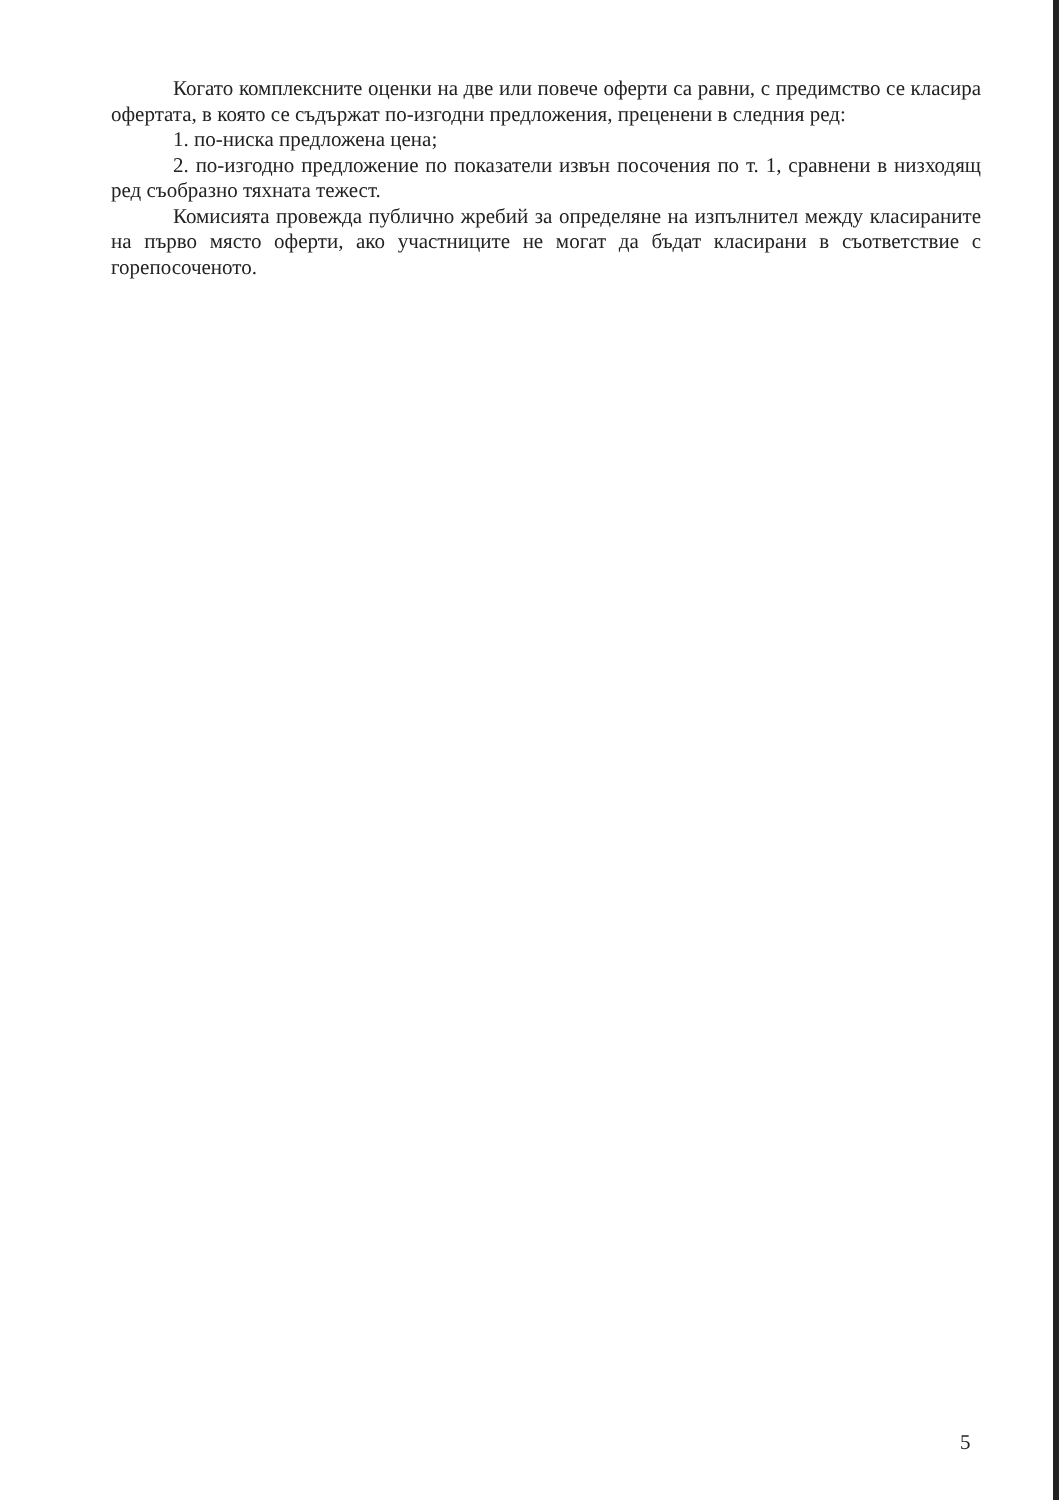Когато комплексните оценки на две или повече оферти са равни, с предимство се класира офертата, в която се съдържат по-изгодни предложения, преценени в следния ред:
1. по-ниска предложена цена;
2. по-изгодно предложение по показатели извън посочения по т. 1, сравнени в низходящ ред съобразно тяхната тежест.
Комисията провежда публично жребий за определяне на изпълнител между класираните на първо място оферти, ако участниците не могат да бъдат класирани в съответствие с горепосоченото.
5